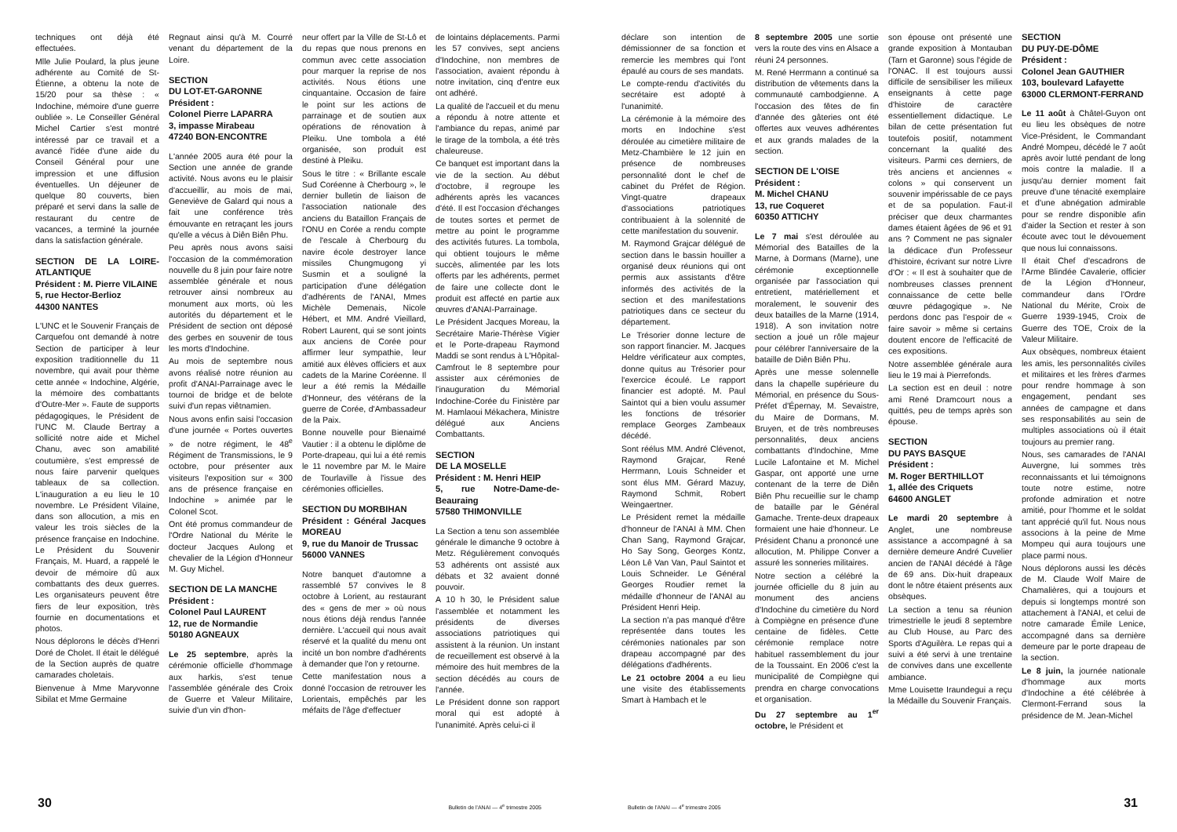techniques ont déjà été effectuées.
Mlle Julie Poulard, la plus jeune adhérente au Comité de St-Étienne, a obtenu la note de 15/20 pour sa thèse : « Indochine, mémoire d'une guerre oubliée ». Le Conseiller Général Michel Cartier s'est montré intéressé par ce travail et a avancé l'idée d'une aide du Conseil Général pour une impression et une diffusion éventuelles. Un déjeuner de quelque 80 couverts, bien préparé et servi dans la salle de restaurant du centre de vacances, a terminé la journée dans la satisfaction générale.
SECTION DE LA LOIRE-ATLANTIQUE
Président : M. Pierre VILAINE
5, rue Hector-Berlioz
44300 NANTES
L'UNC et le Souvenir Français de Carquefou ont demandé à notre Section de participer à leur exposition traditionnelle du 11 novembre, qui avait pour thème cette année « Indochine, Algérie, la mémoire des combattants d'Outre-Mer ». Faute de supports pédagogiques, le Président de l'UNC M. Claude Bertray a sollicité notre aide et Michel Chanu, avec son amabilité coutumière, s'est empressé de nous faire parvenir quelques tableaux de sa collection. L'inauguration a eu lieu le 10 novembre. Le Président Vilaine, dans son allocution, a mis en valeur les trois siècles de la présence française en Indochine. Le Président du Souvenir Français, M. Huard, a rappelé le devoir de mémoire dû aux combattants des deux guerres. Les organisateurs peuvent être fiers de leur exposition, très fournie en documentations et photos.
Nous déplorons le décès d'Henri Doré de Cholet. Il était le délégué de la Section auprès de quatre camarades choletais.
Bienvenue à Mme Maryvonne Sibilat et Mme Germaine
Regnaut ainsi qu'à M. Courré venant du département de la Loire.
SECTION
DU LOT-ET-GARONNE
Président :
Colonel Pierre LAPARRA
3, impasse Mirabeau
47240 BON-ENCONTRE
L'année 2005 aura été pour la Section une année de grande activité. Nous avons eu le plaisir d'accueillir, au mois de mai, Geneviève de Galard qui nous a fait une conférence très émouvante en retraçant les jours qu'elle a vécus à Diên Biên Phu.
Peu après nous avons saisi l'occasion de la commémoration nouvelle du 8 juin pour faire notre assemblée générale et nous retrouver ainsi nombreux au monument aux morts, où les autorités du département et le Président de section ont déposé des gerbes en souvenir de tous les morts d'Indochine.
Au mois de septembre nous avons réalisé notre réunion au profit d'ANAI-Parrainage avec le tournoi de bridge et de belote suivi d'un repas viêtnamien.
Nous avons enfin saisi l'occasion d'une journée « Portes ouvertes » de notre régiment, le 48<sup>e</sup> Régiment de Transmissions, le 9 octobre, pour présenter aux visiteurs l'exposition sur « 300 ans de présence française en Indochine » animée par le Colonel Scot.
Ont été promus commandeur de l'Ordre National du Mérite le docteur Jacques Aulong et chevalier de la Légion d'Honneur M. Guy Michel.
SECTION DE LA MANCHE
Président :
Colonel Paul LAURENT
12, rue de Normandie
50180 AGNEAUX
Le 25 septembre, après la cérémonie officielle d'hommage aux harkis, s'est tenue l'assemblée générale des Croix de Guerre et Valeur Militaire, suivie d'un vin d'hon-
neur offert par la Ville de St-Lô et du repas que nous prenons en commun avec cette association pour marquer la reprise de nos activités. Nous étions une cinquantaine. Occasion de faire le point sur les actions de parrainage et de soutien aux opérations de rénovation à Pleiku. Une tombola a été organisée, son produit est destiné à Pleiku.
Sous le titre : « Brillante escale Sud Coréenne à Cherbourg », le dernier bulletin de liaison de l'association nationale des anciens du Bataillon Français de l'ONU en Corée a rendu compte de l'escale à Cherbourg du navire école destroyer lance missiles Chungmugong yi Susmin et a souligné la participation d'une délégation d'adhérents de l'ANAI, Mmes Michèle Demenais, Nicole Hébert, et MM. André Vieillard, Robert Laurent, qui se sont joints aux anciens de Corée pour affirmer leur sympathie, leur amitié aux élèves officiers et aux cadets de la Marine Coréenne. Il leur a été remis la Médaille d'Honneur, des vétérans de la guerre de Corée, d'Ambassadeur de la Paix.
Bonne nouvelle pour Bienaimé Vautier : il a obtenu le diplôme de Porte-drapeau, qui lui a été remis le 11 novembre par M. le Maire de Tourlaville à l'issue des cérémonies officielles.
SECTION DU MORBIHAN
Président : Général Jacques MOREAU
9, rue du Manoir de Trussac
56000 VANNES
Notre banquet d'automne a rassemblé 57 convives le 8 octobre à Lorient, au restaurant des « gens de mer » où nous nous étions déjà rendus l'année dernière. L'accueil qui nous avait réservé et la qualité du menu ont incité un bon nombre d'adhérents à demander que l'on y retourne.
Cette manifestation nous a donné l'occasion de retrouver les Lorientais, empêchés par les méfaits de l'âge d'effectuer
de lointains déplacements. Parmi les 57 convives, sept anciens d'Indochine, non membres de l'association, avaient répondu à notre invitation, cinq d'entre eux ont adhéré.
La qualité de l'accueil et du menu a répondu à notre attente et l'ambiance du repas, animé par le tirage de la tombola, a été très chaleureuse.
Ce banquet est important dans la vie de la section. Au début d'octobre, il regroupe les adhérents après les vacances d'été. Il est l'occasion d'échanges de toutes sortes et permet de mettre au point le programme des activités futures. La tombola, qui obtient toujours le même succès, alimentée par les lots offerts par les adhérents, permet de faire une collecte dont le produit est affecté en partie aux œuvres d'ANAI-Parrainage.
Le Président Jacques Moreau, la Secrétaire Marie-Thérèse Vigier et le Porte-drapeau Raymond Maddi se sont rendus à L'Hôpital-Camfrout le 8 septembre pour assister aux cérémonies de l'inauguration du Mémorial Indochine-Corée du Finistère par M. Hamlaoui Mékachera, Ministre délégué aux Anciens Combattants.
SECTION
DE LA MOSELLE
Président : M. Henri HEIP
5, rue Notre-Dame-de-Beauraing
57580 THIMONVILLE
La Section a tenu son assemblée générale le dimanche 9 octobre à Metz. Régulièrement convoqués 53 adhérents ont assisté aux débats et 32 avaient donné pouvoir.
A 10 h 30, le Président salue l'assemblée et notamment les présidents de diverses associations patriotiques qui assistent à la réunion. Un instant de recueillement est observé à la mémoire des huit membres de la section décédés au cours de l'année.
Le Président donne son rapport moral qui est adopté à l'unanimité. Après celui-ci il
30 Bulletin de l'ANAI — 4<sup>e</sup> trimestre 2005
déclare son intention de démissionner de sa fonction et remercie les membres qui l'ont épaulé au cours de ses mandats.
Le compte-rendu d'activités du secrétaire est adopté à l'unanimité.
La cérémonie à la mémoire des morts en Indochine s'est déroulée au cimetière militaire de Metz-Chambière le 12 juin en présence de nombreuses personnalité dont le chef de cabinet du Préfet de Région. Vingt-quatre drapeaux d'associations patriotiques contribuaient à la solennité de cette manifestation du souvenir.
M. Raymond Grajcar délégué de section dans le bassin houiller a organisé deux réunions qui ont permis aux assistants d'être informés des activités de la section et des manifestations patriotiques dans ce secteur du département.
Le Trésorier donne lecture de son rapport financier. M. Jacques Heldre vérificateur aux comptes, donne quitus au Trésorier pour l'exercice écoulé. Le rapport financier est adopté. M. Paul Saintot qui a bien voulu assumer les fonctions de trésorier remplace Georges Zambeaux décédé.
Sont réélus MM. André Clévenot, Raymond Grajcar, René Herrmann, Louis Schneider et sont élus MM. Gérard Mazuy, Raymond Schmit, Robert Weingaertner.
Le Président remet la médaille d'honneur de l'ANAI à MM. Chen Chan Sang, Raymond Grajcar, Ho Say Song, Georges Kontz, Léon Lê Van Van, Paul Saintot et Louis Schneider. Le Général Georges Roudier remet la médaille d'honneur de l'ANAI au Président Henri Heip.
La section n'a pas manqué d'être représentée dans toutes les cérémonies nationales par son drapeau accompagné par des délégations d'adhérents.
Le 21 octobre 2004 a eu lieu une visite des établissements Smart à Hambach et le
8 septembre 2005 une sortie vers la route des vins en Alsace a réuni 24 personnes.
M. René Herrmann a continué sa distribution de vêtements dans la communauté cambodgienne. A l'occasion des fêtes de fin d'année des gâteries ont été offertes aux veuves adhérentes et aux grands malades de la section.
SECTION DE L'OISE
Président :
M. Michel CHANU
13, rue Coqueret
60350 ATTICHY
Le 7 mai s'est déroulée au Mémorial des Batailles de la Marne, à Dormans (Marne), une cérémonie exceptionnelle organisée par l'association qui entretient, matériellement et moralement, le souvenir des deux batailles de la Marne (1914, 1918). A son invitation notre section a joué un rôle majeur pour célébrer l'anniversaire de la bataille de Diên Biên Phu.
Après une messe solennelle dans la chapelle supérieure du Mémorial, en présence du Sous-Préfet d'Épernay, M. Sevaistre, du Maire de Dormans, M. Bruyen, et de très nombreuses personnalités, deux anciens combattants d'Indochine, Mme Lucile Lafontaine et M. Michel Gaspar, ont apporté une urne contenant de la terre de Diên Biên Phu recueillie sur le champ de bataille par le Général Gamache. Trente-deux drapeaux formaient une haie d'honneur. Le Président Chanu a prononcé une allocution, M. Philippe Conver a assuré les sonneries militaires.
Notre section a célébré la journée officielle du 8 juin au monument des anciens d'Indochine du cimetière du Nord à Compiègne en présence d'une centaine de fidèles. Cette cérémonie remplace notre habituel rassemblement du jour de la Toussaint. En 2006 c'est la municipalité de Compiègne qui prendra en charge convocations et organisation.
Du 27 septembre au 1<sup>er</sup> octobre, le Président et
son épouse ont présenté une grande exposition à Montauban (Tarn et Garonne) sous l'égide de l'ONAC. Il est toujours aussi difficile de sensibiliser les milieux enseignants à cette page d'histoire de caractère essentiellement didactique. Le bilan de cette présentation fut toutefois positif, notamment concernant la qualité des visiteurs. Parmi ces derniers, de très anciens et anciennes « colons » qui conservent un souvenir impérissable de ce pays et de sa population. Faut-il préciser que deux charmantes dames étaient âgées de 96 et 91 ans ? Comment ne pas signaler la dédicace d'un Professeur d'histoire, écrivant sur notre Livre d'Or : « Il est à souhaiter que de nombreuses classes prennent connaissance de cette belle œuvre pédagogique ». Ne perdons donc pas l'espoir de « faire savoir » même si certains doutent encore de l'efficacité de ces expositions.
Notre assemblée générale aura lieu le 19 mai à Pierrefonds.
La section est en deuil : notre ami René Dramcourt nous a quittés, peu de temps après son épouse.
SECTION
DU PAYS BASQUE
Président :
M. Roger BERTHILLOT
1, allée des Criquets
64600 ANGLET
Le mardi 20 septembre à Anglet, une nombreuse assistance a accompagné à sa dernière demeure André Cuvelier ancien de l'ANAI décédé à l'âge de 69 ans. Dix-huit drapeaux dont le nôtre étaient présents aux obsèques.
La section a tenu sa réunion trimestrielle le jeudi 8 septembre au Club House, au Parc des Sports d'Aguilèra. Le repas qui a suivi a été servi à une trentaine de convives dans une excellente ambiance.
Mme Louisette Iraundegui a reçu la Médaille du Souvenir Français.
SECTION
DU PUY-DE-DÔME
Président :
Colonel Jean GAUTHIER
103, boulevard Lafayette
63000 CLERMONT-FERRAND
Le 11 août à Châtel-Guyon ont eu lieu les obsèques de notre Vice-Président, le Commandant André Mompeu, décédé le 7 août après avoir lutté pendant de long mois contre la maladie. Il a jusqu'au dernier moment fait preuve d'une ténacité exemplaire et d'une abnégation admirable pour se rendre disponible afin d'aider la Section et rester à son écoute avec tout le dévouement que nous lui connaissons.
Il était Chef d'escadrons de l'Arme Blindée Cavalerie, officier de la Légion d'Honneur, commandeur dans l'Ordre National du Mérite, Croix de Guerre 1939-1945, Croix de Guerre des TOE, Croix de la Valeur Militaire.
Aux obsèques, nombreux étaient les amis, les personnalités civiles et militaires et les frères d'armes pour rendre hommage à son engagement, pendant ses années de campagne et dans ses responsabilités au sein de multiples associations où il était toujours au premier rang.
Nous, ses camarades de l'ANAI Auvergne, lui sommes très reconnaissants et lui témoignons toute notre estime, notre profonde admiration et notre amitié, pour l'homme et le soldat tant apprécié qu'il fut. Nous nous associons à la peine de Mme Mompeu qui aura toujours une place parmi nous.
Nous déplorons aussi les décès de M. Claude Wolf Maire de Chamalières, qui a toujours et depuis si longtemps montré son attachement à l'ANAI, et celui de notre camarade Émile Lenice, accompagné dans sa dernière demeure par le porte drapeau de la section.
Le 8 juin, la journée nationale d'hommage aux morts d'Indochine a été célébrée à Clermont-Ferrand sous la présidence de M. Jean-Michel
Bulletin de l'ANAI — 4<sup>e</sup> trimestre 2005 31